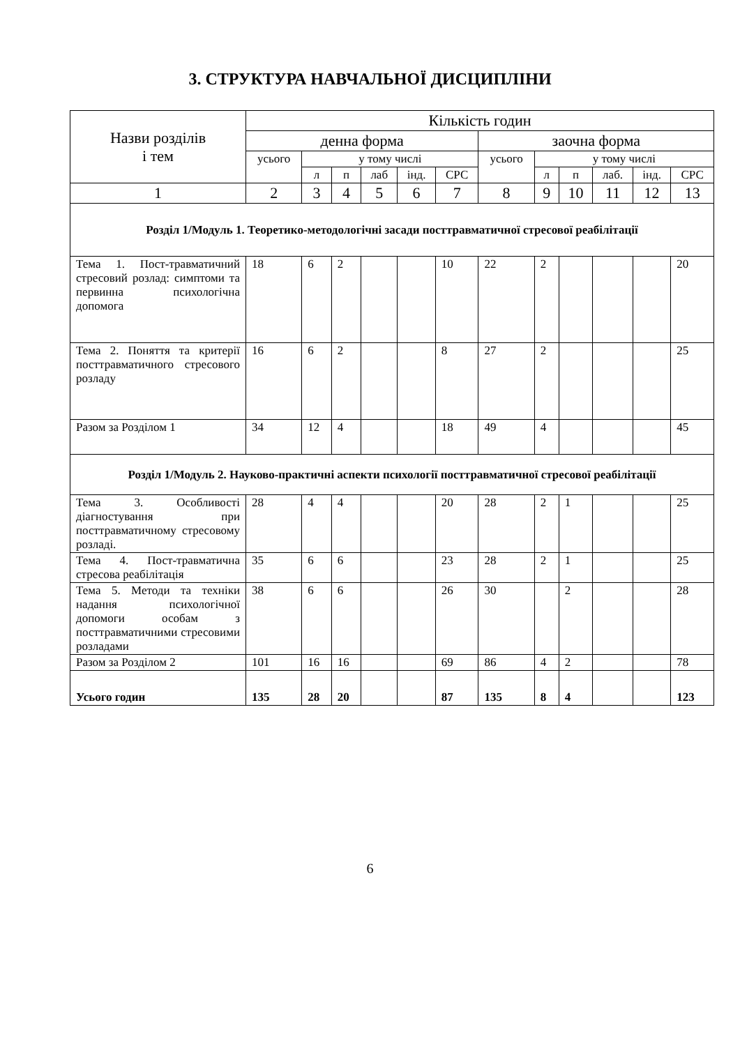3. СТРУКТУРА НАВЧАЛЬНОЇ ДИСЦИПЛІНИ
| Назви розділів і тем | Кількість годин | | | | | | | | | | | |
| --- | --- | --- | --- | --- | --- | --- | --- | --- | --- | --- | --- | --- |
| | денна форма | | | | | | заочна форма | | | | | |
| | усього | у тому числі | | | | | усього | у тому числі | | | | |
| | | л | п | лаб | інд. | СРС | | л | п | лаб. | інд. | СРС |
| 1 | 2 | 3 | 4 | 5 | 6 | 7 | 8 | 9 | 10 | 11 | 12 | 13 |
| Розділ 1/Модуль 1. Теоретико-методологічні засади посттравматичної стресової реабілітації | | | | | | | | | | | | |
| Тема 1. Пост-травматичний стресовий розлад: симптоми та первинна психологічна допомога | 18 | 6 | 2 | | | 10 | 22 | 2 | | | | 20 |
| Тема 2. Поняття та критерії посттравматичного стресового розладу | 16 | 6 | 2 | | | 8 | 27 | 2 | | | | 25 |
| Разом за Розділом 1 | 34 | 12 | 4 | | | 18 | 49 | 4 | | | | 45 |
| Розділ 1/Модуль 2. Науково-практичні аспекти психології посттравматичної стресової реабілітації | | | | | | | | | | | | |
| Тема 3. Особливості діагностування при посттравматичному стресовому розладі. | 28 | 4 | 4 | | | 20 | 28 | 2 | 1 | | | 25 |
| Тема 4. Пост-травматична стресова реабілітація | 35 | 6 | 6 | | | 23 | 28 | 2 | 1 | | | 25 |
| Тема 5. Методи та техніки надання психологічної допомоги особам з посттравматичними стресовими розладами | 38 | 6 | 6 | | | 26 | 30 | | 2 | | | 28 |
| Разом за Розділом 2 | 101 | 16 | 16 | | | 69 | 86 | 4 | 2 | | | 78 |
| Усього годин | 135 | 28 | 20 | | | 87 | 135 | 8 | 4 | | | 123 |
6